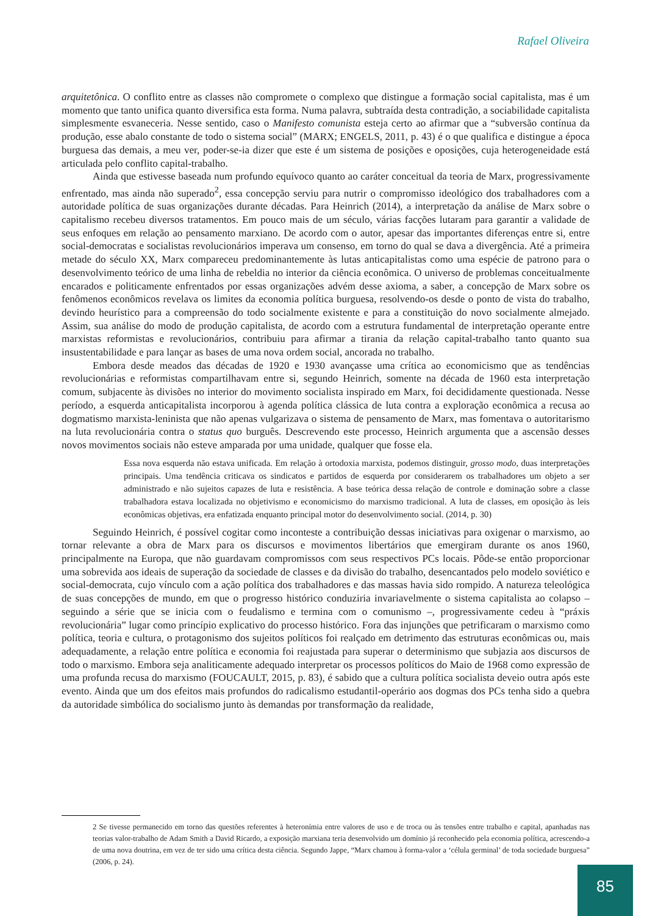Rafael Oliveira
arquitetônica. O conflito entre as classes não compromete o complexo que distingue a formação social capitalista, mas é um momento que tanto unifica quanto diversifica esta forma. Numa palavra, subtraída desta contradição, a sociabilidade capitalista simplesmente esvaneceria. Nesse sentido, caso o Manifesto comunista esteja certo ao afirmar que a “subversão contínua da produção, esse abalo constante de todo o sistema social” (MARX; ENGELS, 2011, p. 43) é o que qualifica e distingue a época burguesa das demais, a meu ver, poder-se-ia dizer que este é um sistema de posições e oposições, cuja heterogeneidade está articulada pelo conflito capital-trabalho.
Ainda que estivesse baseada num profundo equívoco quanto ao caráter conceitual da teoria de Marx, progressivamente enfrentado, mas ainda não superado<sup>2</sup>, essa concepção serviu para nutrir o compromisso ideológico dos trabalhadores com a autoridade política de suas organizações durante décadas. Para Heinrich (2014), a interpretação da análise de Marx sobre o capitalismo recebeu diversos tratamentos. Em pouco mais de um século, várias facções lutaram para garantir a validade de seus enfoques em relação ao pensamento marxiano. De acordo com o autor, apesar das importantes diferenças entre si, entre social-democratas e socialistas revolucionários imperava um consenso, em torno do qual se dava a divergência. Até a primeira metade do século XX, Marx compareceu predominantemente às lutas anticapitalistas como uma espécie de patrono para o desenvolvimento teórico de uma linha de rebeldia no interior da ciência econômica. O universo de problemas conceitualmente encarados e politicamente enfrentados por essas organizações advém desse axioma, a saber, a concepção de Marx sobre os fenômenos econômicos revelava os limites da economia política burguesa, resolvendo-os desde o ponto de vista do trabalho, devindo heurístico para a compreensão do todo socialmente existente e para a constituição do novo socialmente almejado. Assim, sua análise do modo de produção capitalista, de acordo com a estrutura fundamental de interpretação operante entre marxistas reformistas e revolucionários, contribuiu para afirmar a tirania da relação capital-trabalho tanto quanto sua insustentabilidade e para lançar as bases de uma nova ordem social, ancorada no trabalho.
Embora desde meados das décadas de 1920 e 1930 avançasse uma crítica ao economicismo que as tendências revolucionárias e reformistas compartilhavam entre si, segundo Heinrich, somente na década de 1960 esta interpretação comum, subjacente às divisões no interior do movimento socialista inspirado em Marx, foi decididamente questionada. Nesse período, a esquerda anticapitalista incorporou à agenda política clássica de luta contra a exploração econômica a recusa ao dogmatismo marxista-leninista que não apenas vulgarizava o sistema de pensamento de Marx, mas fomentava o autoritarismo na luta revolucionária contra o status quo burguês. Descrevendo este processo, Heinrich argumenta que a ascensão desses novos movimentos sociais não esteve amparada por uma unidade, qualquer que fosse ela.
Essa nova esquerda não estava unificada. Em relação à ortodoxia marxista, podemos distinguir, grosso modo, duas interpretações principais. Uma tendência criticava os sindicatos e partidos de esquerda por considerarem os trabalhadores um objeto a ser administrado e não sujeitos capazes de luta e resistência. A base teórica dessa relação de controle e dominação sobre a classe trabalhadora estava localizada no objetivismo e economicismo do marxismo tradicional. A luta de classes, em oposição às leis econômicas objetivas, era enfatizada enquanto principal motor do desenvolvimento social. (2014, p. 30)
Seguindo Heinrich, é possível cogitar como inconteste a contribuição dessas iniciativas para oxigenar o marxismo, ao tornar relevante a obra de Marx para os discursos e movimentos libertários que emergiram durante os anos 1960, principalmente na Europa, que não guardavam compromissos com seus respectivos PCs locais. Pôde-se então proporcionar uma sobrevida aos ideais de superação da sociedade de classes e da divisão do trabalho, desencantados pelo modelo soviético e social-democrata, cujo vínculo com a ação política dos trabalhadores e das massas havia sido rompido. A natureza teleológica de suas concepções de mundo, em que o progresso histórico conduziria invariavelmente o sistema capitalista ao colapso – seguindo a série que se inicia com o feudalismo e termina com o comunismo –, progressivamente cedeu à “práxis revolucionária” lugar como princípio explicativo do processo histórico. Fora das injunções que petrificaram o marxismo como política, teoria e cultura, o protagonismo dos sujeitos políticos foi realçado em detrimento das estruturas econômicas ou, mais adequadamente, a relação entre política e economia foi reajustada para superar o determinismo que subjazia aos discursos de todo o marxismo. Embora seja analiticamente adequado interpretar os processos políticos do Maio de 1968 como expressão de uma profunda recusa do marxismo (FOUCAULT, 2015, p. 83), é sabido que a cultura política socialista deveio outra após este evento. Ainda que um dos efeitos mais profundos do radicalismo estudantil-operário aos dogmas dos PCs tenha sido a quebra da autoridade simbólica do socialismo junto às demandas por transformação da realidade,
2 Se tivesse permanecido em torno das questões referentes à heteronímia entre valores de uso e de troca ou às tensões entre trabalho e capital, apanhadas nas teorias valor-trabalho de Adam Smith a David Ricardo, a exposição marxiana teria desenvolvido um domínio já reconhecido pela economia política, acrescendo-a de uma nova doutrina, em vez de ter sido uma crítica desta ciência. Segundo Jappe, “Marx chamou à forma-valor a ‘célula germinal’ de toda sociedade burguesa” (2006, p. 24).
85